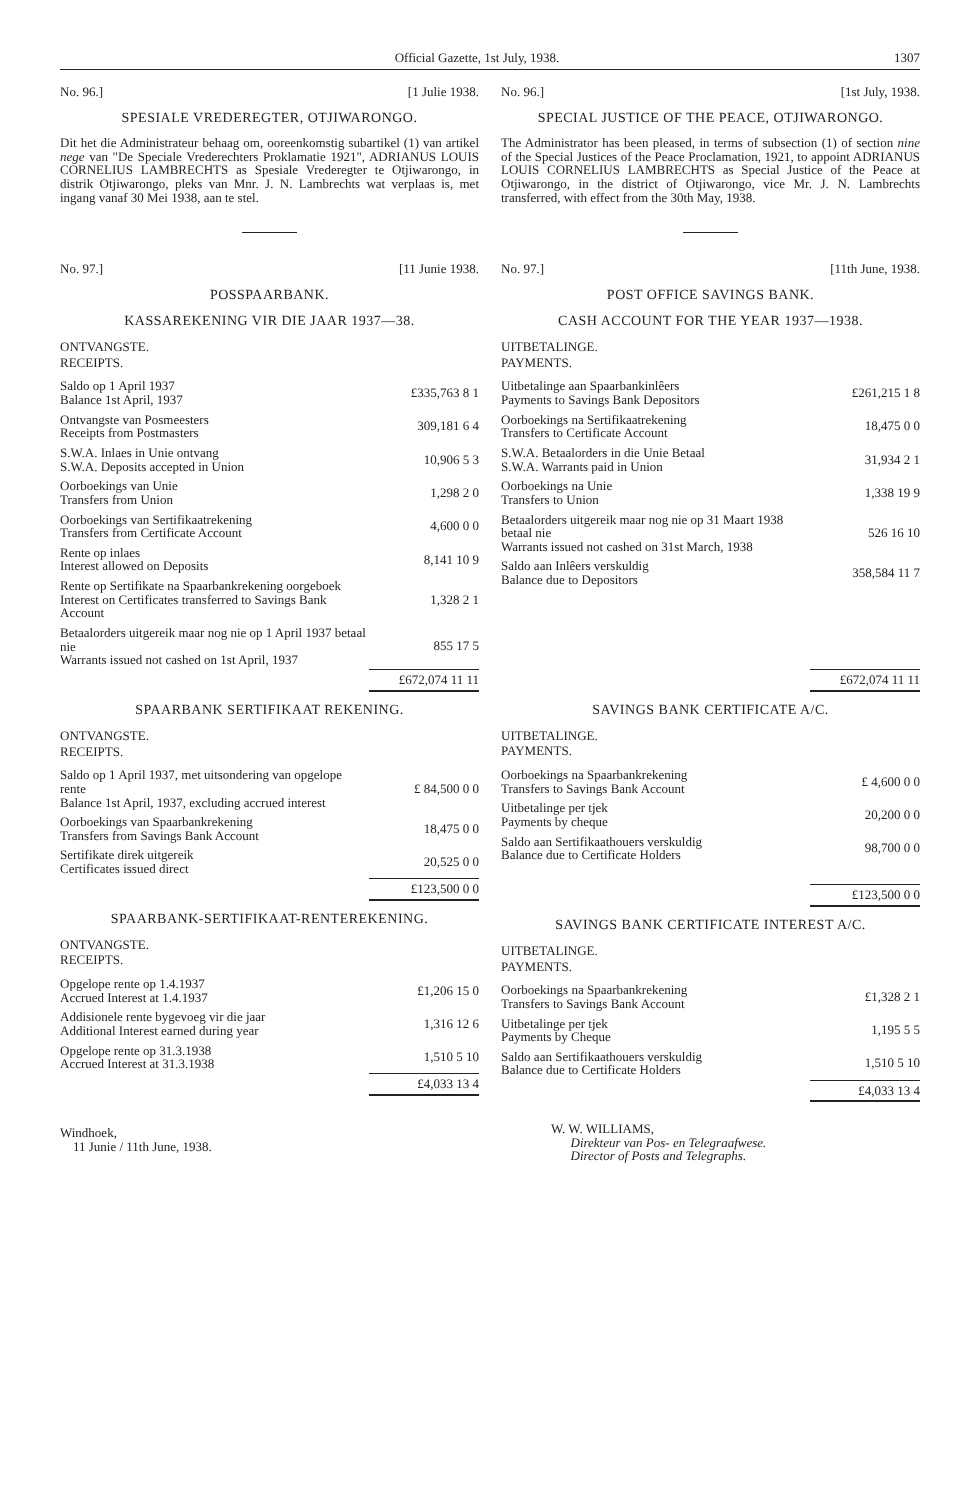Official Gazette, 1st July, 1938. 1307
No. 96.] [1 Julie 1938.
SPESIALE VREDEREGTER, OTJIWARONGO.
Dit het die Administrateur behaag om, ooreenkomstig subartikel (1) van artikel nege van "De Speciale Vrederechters Proklamatie 1921", ADRIANUS LOUIS CORNELIUS LAMBRECHTS as Spesiale Vrederegter te Otjiwarongo, in distrik Otjiwarongo, pleks van Mnr. J. N. Lambrechts wat verplaas is, met ingang vanaf 30 Mei 1938, aan te stel.
No. 97.] [11 Junie 1938.
POSSPAARBANK.
KASSAREKENING VIR DIE JAAR 1937—38.
ONTVANGSTE.
RECEIPTS.
| Saldo op 1 April 1937 Balance 1st April, 1937 | £335,763 8 1 |
| Ontvangste van Posmeesters Receipts from Postmasters | 309,181 6 4 |
| S.W.A. Inlaes in Unie ontvang S.W.A. Deposits accepted in Union | 10,906 5 3 |
| Oorboekings van Unie Transfers from Union | 1,298 2 0 |
| Oorboekings van Sertifikaatrekening Transfers from Certificate Account | 4,600 0 0 |
| Rente op inlaes Interest allowed on Deposits | 8,141 10 9 |
| Rente op Sertifikate na Spaarbankrekening oorgeboek Interest on Certificates transferred to Savings Bank Account | 1,328 2 1 |
| Betaalorders uitgereik maar nog nie op 1 April 1937 betaal nie Warrants issued not cashed on 1st April, 1937 | 855 17 5 |
| | £672,074 11 11 |
SPAARBANK SERTIFIKAAT REKENING.
ONTVANGSTE.
RECEIPTS.
| Saldo op 1 April 1937, met uitsondering van opgelope rente Balance 1st April, 1937, excluding accrued interest | £ 84,500 0 0 |
| Oorboekings van Spaarbankrekening Transfers from Savings Bank Account | 18,475 0 0 |
| Sertifikate direk uitgereik Certificates issued direct | 20,525 0 0 |
| | £123,500 0 0 |
SPAARBANK-SERTIFIKAAT-RENTEREKENING.
ONTVANGSTE.
RECEIPTS.
| Opgelope rente op 1.4.1937 Accrued Interest at 1.4.1937 | £1,206 15 0 |
| Addisionele rente bygevoeg vir die jaar Additional Interest earned during year | 1,316 12 6 |
| Opgelope rente op 31.3.1938 Accrued Interest at 31.3.1938 | 1,510 5 10 |
| | £4,033 13 4 |
Windhoek,
11 Junie / 11th June, 1938.
No. 96.] [1st July, 1938.
SPECIAL JUSTICE OF THE PEACE, OTJIWARONGO.
The Administrator has been pleased, in terms of subsection (1) of section nine of the Special Justices of the Peace Proclamation, 1921, to appoint ADRIANUS LOUIS CORNELIUS LAMBRECHTS as Special Justice of the Peace at Otjiwarongo, in the district of Otjiwarongo, vice Mr. J. N. Lambrechts transferred, with effect from the 30th May, 1938.
No. 97.] [11th June, 1938.
POST OFFICE SAVINGS BANK.
CASH ACCOUNT FOR THE YEAR 1937—1938.
UITBETALINGE.
PAYMENTS.
| Uitbetalinge aan Spaarbankinlêers Payments to Savings Bank Depositors | £261,215 1 8 |
| Oorboekings na Sertifikaatrekening Transfers to Certificate Account | 18,475 0 0 |
| S.W.A. Betaalorders in die Unie Betaal S.W.A. Warrants paid in Union | 31,934 2 1 |
| Oorboekings na Unie Transfers to Union | 1,338 19 9 |
| Betaalorders uitgereik maar nog nie op 31 Maart 1938 betaal nie Warrants issued not cashed on 31st March, 1938 | 526 16 10 |
| Saldo aan Inlêers verskuldig Balance due to Depositors | 358,584 11 7 |
| | £672,074 11 11 |
SAVINGS BANK CERTIFICATE A/C.
UITBETALINGE.
PAYMENTS.
| Oorboekings na Spaarbankrekening Transfers to Savings Bank Account | £ 4,600 0 0 |
| Uitbetalinge per tjek Payments by cheque | 20,200 0 0 |
| Saldo aan Sertifikaathouers verskuldig Balance due to Certificate Holders | 98,700 0 0 |
| | £123,500 0 0 |
SAVINGS BANK CERTIFICATE INTEREST A/C.
UITBETALINGE.
PAYMENTS.
| Oorboekings na Spaarbankrekening Transfers to Savings Bank Account | £1,328 2 1 |
| Uitbetalinge per tjek Payments by Cheque | 1,195 5 5 |
| Saldo aan Sertifikaathouers verskuldig Balance due to Certificate Holders | 1,510 5 10 |
| | £4,033 13 4 |
W. W. WILLIAMS,
Direkteur van Pos- en Telegraafwese.
Director of Posts and Telegraphs.